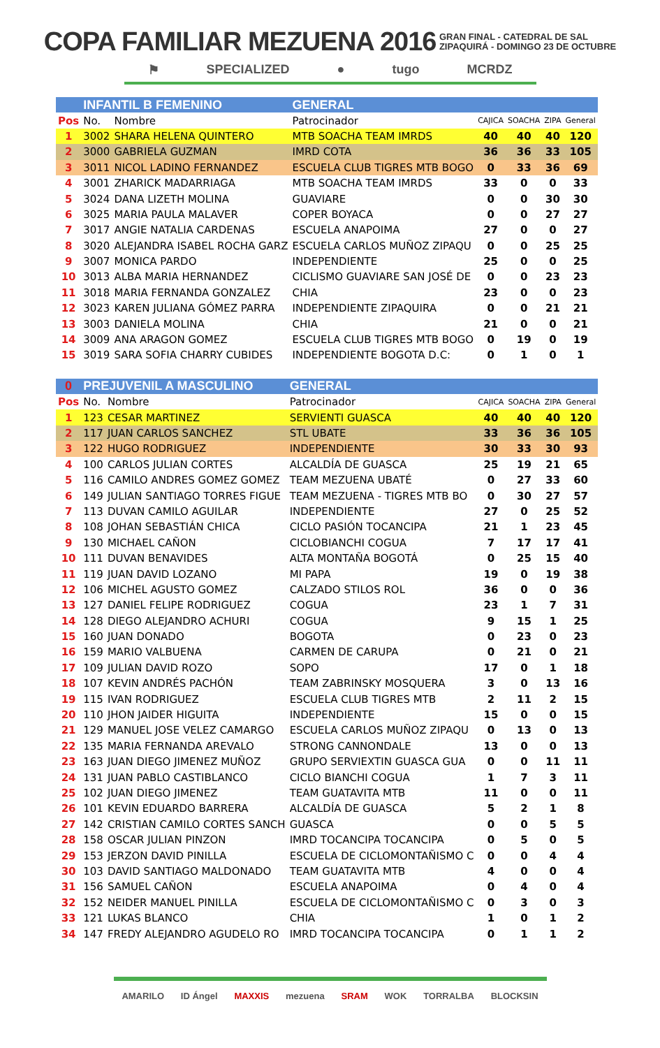COPA FAMILIAR MEZUENA 2016
GRAN FINAL - CATEDRAL DE SAL
ZIPAQUIRÁ - DOMINGO 23 DE OCTUBRE
⚑ SPECIALIZED ● tugo MCRDZ
| | INFANTIL B FEMENINO | | GENERAL | | | | |
| Pos | No. | Nombre | Patrocinador | CAJICA | SOACHA | ZIPA | General |
| 1 | 3002 | SHARA HELENA QUINTERO | MTB SOACHA TEAM IMRDS | 40 | 40 | 40 | 120 |
| 2 | 3000 | GABRIELA GUZMAN | IMRD COTA | 36 | 36 | 33 | 105 |
| 3 | 3011 | NICOL LADINO FERNANDEZ | ESCUELA CLUB TIGRES MTB BOGO | 0 | 33 | 36 | 69 |
| 4 | 3001 | ZHARICK MADARRIAGA | MTB SOACHA TEAM IMRDS | 33 | 0 | 0 | 33 |
| 5 | 3024 | DANA LIZETH MOLINA | GUAVIARE | 0 | 0 | 30 | 30 |
| 6 | 3025 | MARIA PAULA MALAVER | COPER BOYACA | 0 | 0 | 27 | 27 |
| 7 | 3017 | ANGIE NATALIA CARDENAS | ESCUELA ANAPOIMA | 27 | 0 | 0 | 27 |
| 8 | 3020 | ALEJANDRA ISABEL ROCHA GARZ | ESCUELA CARLOS MUÑOZ ZIPAQU | 0 | 0 | 25 | 25 |
| 9 | 3007 | MONICA PARDO | INDEPENDIENTE | 25 | 0 | 0 | 25 |
| 10 | 3013 | ALBA MARIA HERNANDEZ | CICLISMO GUAVIARE SAN JOSÉ DE | 0 | 0 | 23 | 23 |
| 11 | 3018 | MARIA FERNANDA GONZALEZ | CHIA | 23 | 0 | 0 | 23 |
| 12 | 3023 | KAREN JULIANA GÓMEZ PARRA | INDEPENDIENTE ZIPAQUIRA | 0 | 0 | 21 | 21 |
| 13 | 3003 | DANIELA MOLINA | CHIA | 21 | 0 | 0 | 21 |
| 14 | 3009 | ANA ARAGON GOMEZ | ESCUELA CLUB TIGRES MTB BOGO | 0 | 19 | 0 | 19 |
| 15 | 3019 | SARA SOFIA CHARRY CUBIDES | INDEPENDIENTE BOGOTA D.C: | 0 | 1 | 0 | 1 |
| 0 | PREJUVENIL A MASCULINO | | GENERAL | | | | |
| Pos | No. | Nombre | Patrocinador | CAJICA | SOACHA | ZIPA | General |
| 1 | 123 | CESAR MARTINEZ | SERVIENTI GUASCA | 40 | 40 | 40 | 120 |
| 2 | 117 | JUAN CARLOS SANCHEZ | STL UBATE | 33 | 36 | 36 | 105 |
| 3 | 122 | HUGO RODRIGUEZ | INDEPENDIENTE | 30 | 33 | 30 | 93 |
| 4 | 100 | CARLOS JULIAN CORTES | ALCALDÍA DE GUASCA | 25 | 19 | 21 | 65 |
| 5 | 116 | CAMILO ANDRES GOMEZ GOMEZ | TEAM MEZUENA UBATÉ | 0 | 27 | 33 | 60 |
| 6 | 149 | JULIAN SANTIAGO TORRES FIGUE | TEAM MEZUENA - TIGRES MTB BO | 0 | 30 | 27 | 57 |
| 7 | 113 | DUVAN CAMILO AGUILAR | INDEPENDIENTE | 27 | 0 | 25 | 52 |
| 8 | 108 | JOHAN SEBASTIÁN CHICA | CICLO PASIÓN TOCANCIPA | 21 | 1 | 23 | 45 |
| 9 | 130 | MICHAEL CAÑON | CICLOBIANCHI COGUA | 7 | 17 | 17 | 41 |
| 10 | 111 | DUVAN BENAVIDES | ALTA MONTAÑA BOGOTÁ | 0 | 25 | 15 | 40 |
| 11 | 119 | JUAN DAVID LOZANO | MI PAPA | 19 | 0 | 19 | 38 |
| 12 | 106 | MICHEL AGUSTO GOMEZ | CALZADO STILOS ROL | 36 | 0 | 0 | 36 |
| 13 | 127 | DANIEL FELIPE RODRIGUEZ | COGUA | 23 | 1 | 7 | 31 |
| 14 | 128 | DIEGO ALEJANDRO ACHURI | COGUA | 9 | 15 | 1 | 25 |
| 15 | 160 | JUAN DONADO | BOGOTA | 0 | 23 | 0 | 23 |
| 16 | 159 | MARIO VALBUENA | CARMEN DE CARUPA | 0 | 21 | 0 | 21 |
| 17 | 109 | JULIAN DAVID ROZO | SOPO | 17 | 0 | 1 | 18 |
| 18 | 107 | KEVIN ANDRÉS PACHÓN | TEAM ZABRINSKY MOSQUERA | 3 | 0 | 13 | 16 |
| 19 | 115 | IVAN RODRIGUEZ | ESCUELA CLUB TIGRES MTB | 2 | 11 | 2 | 15 |
| 20 | 110 | JHON JAIDER HIGUITA | INDEPENDIENTE | 15 | 0 | 0 | 15 |
| 21 | 129 | MANUEL JOSE VELEZ CAMARGO | ESCUELA CARLOS MUÑOZ ZIPAQU | 0 | 13 | 0 | 13 |
| 22 | 135 | MARIA FERNANDA AREVALO | STRONG CANNONDALE | 13 | 0 | 0 | 13 |
| 23 | 163 | JUAN DIEGO JIMENEZ MUÑOZ | GRUPO SERVIEXTIN GUASCA GUA | 0 | 0 | 11 | 11 |
| 24 | 131 | JUAN PABLO CASTIBLANCO | CICLO BIANCHI COGUA | 1 | 7 | 3 | 11 |
| 25 | 102 | JUAN DIEGO JIMENEZ | TEAM GUATAVITA MTB | 11 | 0 | 0 | 11 |
| 26 | 101 | KEVIN EDUARDO BARRERA | ALCALDÍA DE GUASCA | 5 | 2 | 1 | 8 |
| 27 | 142 | CRISTIAN CAMILO CORTES SANCH | GUASCA | 0 | 0 | 5 | 5 |
| 28 | 158 | OSCAR JULIAN PINZON | IMRD TOCANCIPA TOCANCIPA | 0 | 5 | 0 | 5 |
| 29 | 153 | JERZON DAVID PINILLA | ESCUELA DE CICLOMONTAÑISMO C | 0 | 0 | 4 | 4 |
| 30 | 103 | DAVID SANTIAGO MALDONADO | TEAM GUATAVITA MTB | 4 | 0 | 0 | 4 |
| 31 | 156 | SAMUEL CAÑON | ESCUELA ANAPOIMA | 0 | 4 | 0 | 4 |
| 32 | 152 | NEIDER MANUEL PINILLA | ESCUELA DE CICLOMONTAÑISMO C | 0 | 3 | 0 | 3 |
| 33 | 121 | LUKAS BLANCO | CHIA | 1 | 0 | 1 | 2 |
| 34 | 147 | FREDY ALEJANDRO AGUDELO RO | IMRD TOCANCIPA TOCANCIPA | 0 | 1 | 1 | 2 |
AMARILO ID Ángel MAXXIS mezuena SRAM WOK TORRALBA BLOCKSIN